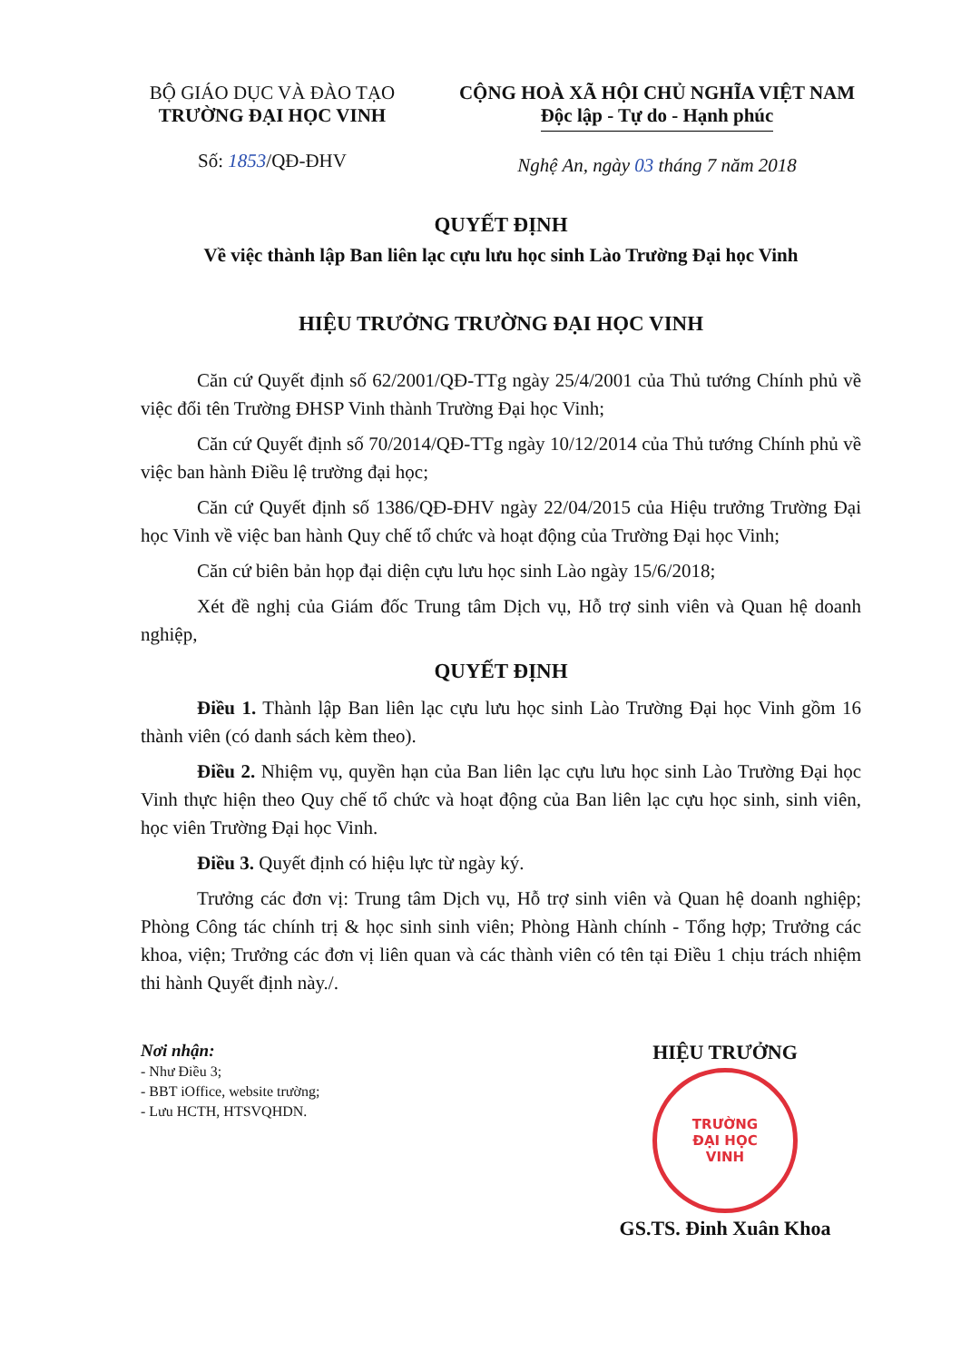BỘ GIÁO DỤC VÀ ĐÀO TẠO
TRƯỜNG ĐẠI HỌC VINH
Số: 1853/QĐ-ĐHV
CỘNG HOÀ XÃ HỘI CHỦ NGHĨA VIỆT NAM
Độc lập - Tự do - Hạnh phúc
Nghệ An, ngày 03 tháng 7 năm 2018
QUYẾT ĐỊNH
Về việc thành lập Ban liên lạc cựu lưu học sinh Lào Trường Đại học Vinh
HIỆU TRƯỞNG TRƯỜNG ĐẠI HỌC VINH
Căn cứ Quyết định số 62/2001/QĐ-TTg ngày 25/4/2001 của Thủ tướng Chính phủ về việc đổi tên Trường ĐHSP Vinh thành Trường Đại học Vinh;
Căn cứ Quyết định số 70/2014/QĐ-TTg ngày 10/12/2014 của Thủ tướng Chính phủ về việc ban hành Điều lệ trường đại học;
Căn cứ Quyết định số 1386/QĐ-ĐHV ngày 22/04/2015 của Hiệu trưởng Trường Đại học Vinh về việc ban hành Quy chế tổ chức và hoạt động của Trường Đại học Vinh;
Căn cứ biên bản họp đại diện cựu lưu học sinh Lào ngày 15/6/2018;
Xét đề nghị của Giám đốc Trung tâm Dịch vụ, Hỗ trợ sinh viên và Quan hệ doanh nghiệp,
QUYẾT ĐỊNH
Điều 1. Thành lập Ban liên lạc cựu lưu học sinh Lào Trường Đại học Vinh gồm 16 thành viên (có danh sách kèm theo).
Điều 2. Nhiệm vụ, quyền hạn của Ban liên lạc cựu lưu học sinh Lào Trường Đại học Vinh thực hiện theo Quy chế tổ chức và hoạt động của Ban liên lạc cựu học sinh, sinh viên, học viên Trường Đại học Vinh.
Điều 3. Quyết định có hiệu lực từ ngày ký.
Trưởng các đơn vị: Trung tâm Dịch vụ, Hỗ trợ sinh viên và Quan hệ doanh nghiệp; Phòng Công tác chính trị & học sinh sinh viên; Phòng Hành chính - Tổng hợp; Trưởng các khoa, viện; Trưởng các đơn vị liên quan và các thành viên có tên tại Điều 1 chịu trách nhiệm thi hành Quyết định này./.
Nơi nhận:
- Như Điều 3;
- BBT iOffice, website trường;
- Lưu HCTH, HTSVQHDN.
HIỆU TRƯỞNG
TRƯỜNG
ĐẠI HỌC
VINH
GS.TS. Đinh Xuân Khoa